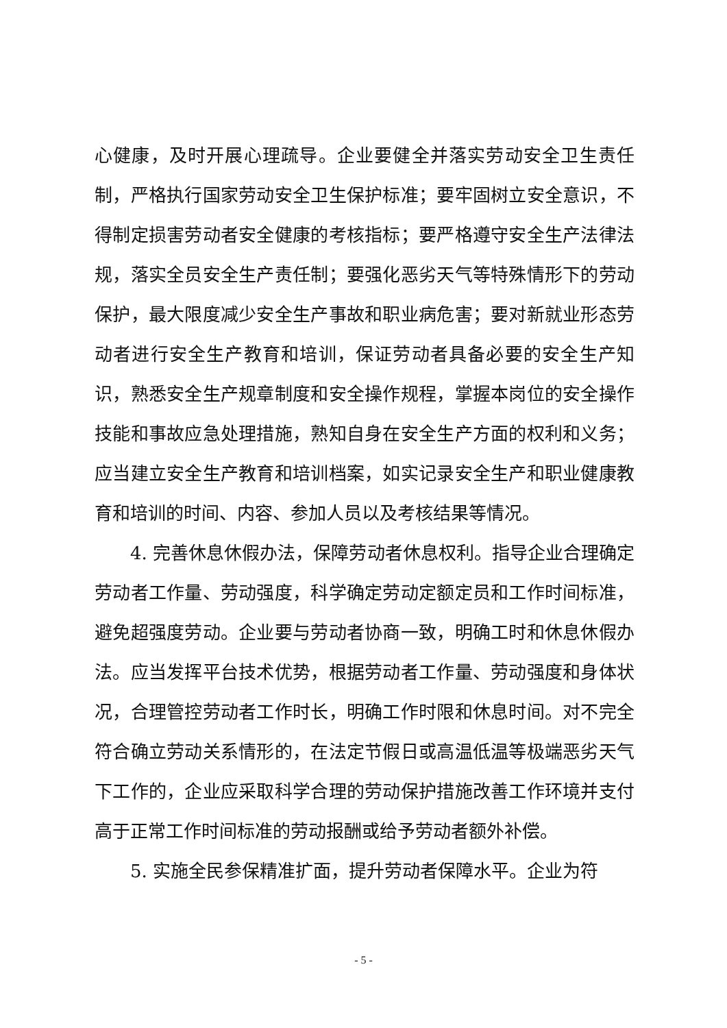心健康，及时开展心理疏导。企业要健全并落实劳动安全卫生责任制，严格执行国家劳动安全卫生保护标准；要牢固树立安全意识，不得制定损害劳动者安全健康的考核指标；要严格遵守安全生产法律法规，落实全员安全生产责任制；要强化恶劣天气等特殊情形下的劳动保护，最大限度减少安全生产事故和职业病危害；要对新就业形态劳动者进行安全生产教育和培训，保证劳动者具备必要的安全生产知识，熟悉安全生产规章制度和安全操作规程，掌握本岗位的安全操作技能和事故应急处理措施，熟知自身在安全生产方面的权利和义务；应当建立安全生产教育和培训档案，如实记录安全生产和职业健康教育和培训的时间、内容、参加人员以及考核结果等情况。
4. 完善休息休假办法，保障劳动者休息权利。指导企业合理确定劳动者工作量、劳动强度，科学确定劳动定额定员和工作时间标准，避免超强度劳动。企业要与劳动者协商一致，明确工时和休息休假办法。应当发挥平台技术优势，根据劳动者工作量、劳动强度和身体状况，合理管控劳动者工作时长，明确工作时限和休息时间。对不完全符合确立劳动关系情形的，在法定节假日或高温低温等极端恶劣天气下工作的，企业应采取科学合理的劳动保护措施改善工作环境并支付高于正常工作时间标准的劳动报酬或给予劳动者额外补偿。
5. 实施全民参保精准扩面，提升劳动者保障水平。企业为符
- 5 -